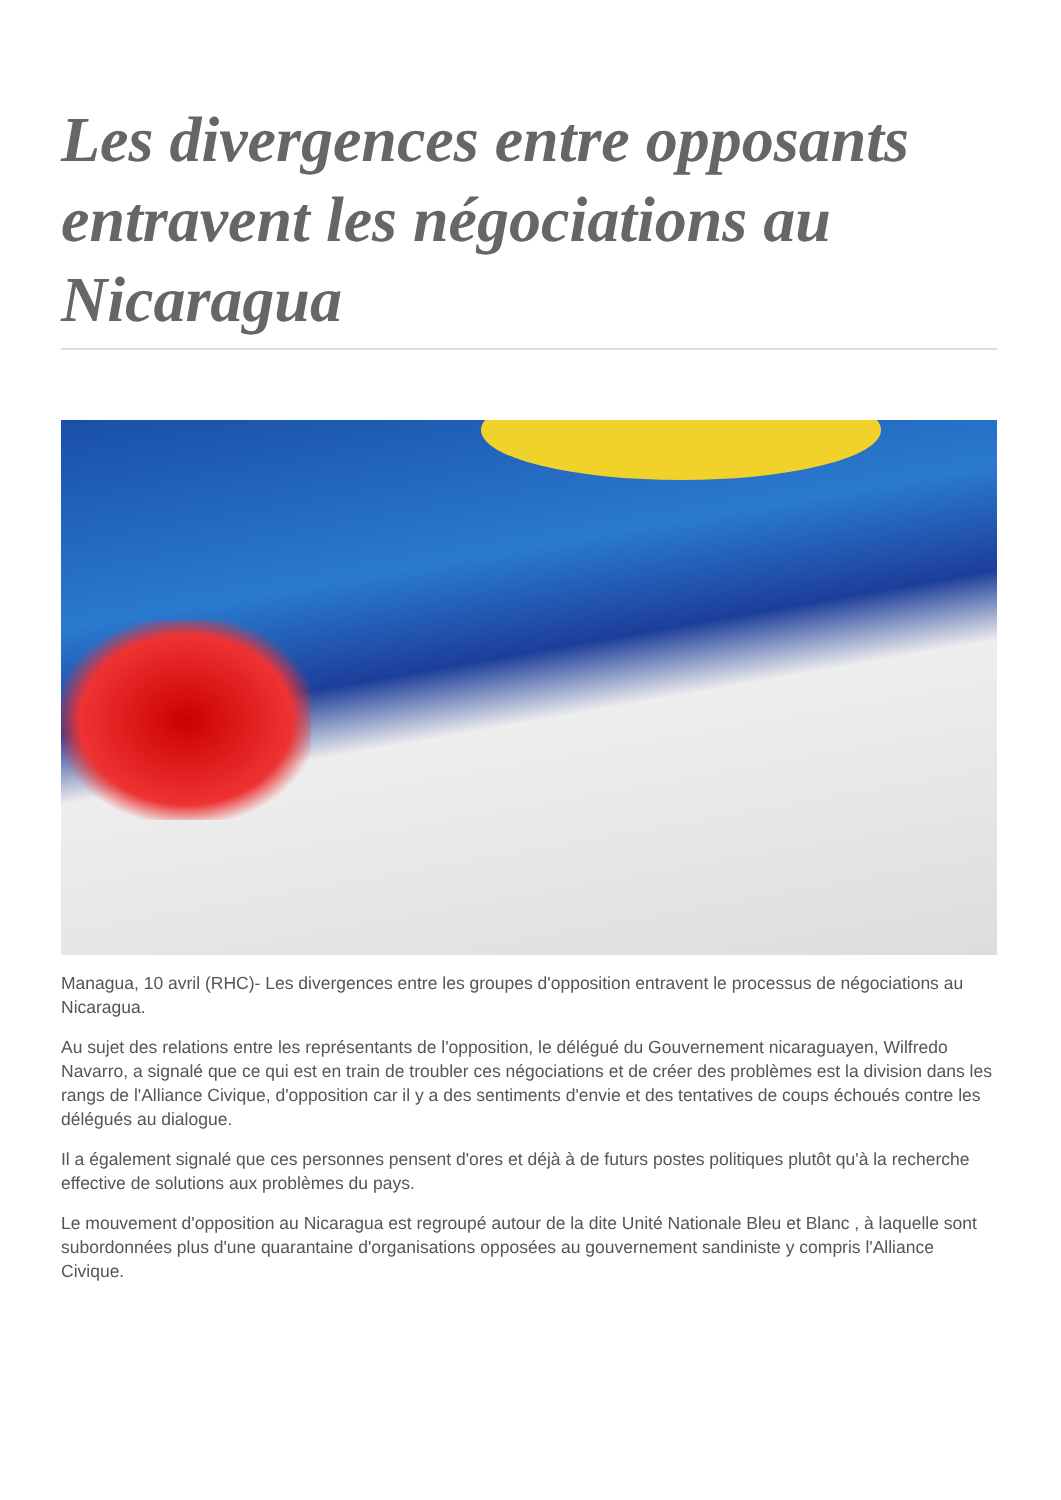Les divergences entre opposants entravent les négociations au Nicaragua
Managua, 10 avril (RHC)- Les divergences entre les groupes d'opposition entravent le processus de négociations au Nicaragua.
Au sujet des relations entre les représentants de l'opposition, le délégué du Gouvernement nicaraguayen, Wilfredo Navarro, a signalé que ce qui est en train de troubler ces négociations et de créer des problèmes est la division dans les rangs de l'Alliance Civique, d'opposition car il y a des sentiments d'envie et des tentatives de coups échoués contre les délégués au dialogue.
Il a également signalé que ces personnes pensent d'ores et déjà à de futurs postes politiques plutôt qu'à la recherche effective de solutions aux problèmes du pays.
Le mouvement d'opposition au Nicaragua est regroupé autour de la dite Unité Nationale Bleu et Blanc , à laquelle sont subordonnées plus d'une quarantaine d'organisations opposées au gouvernement sandiniste y compris l'Alliance Civique.